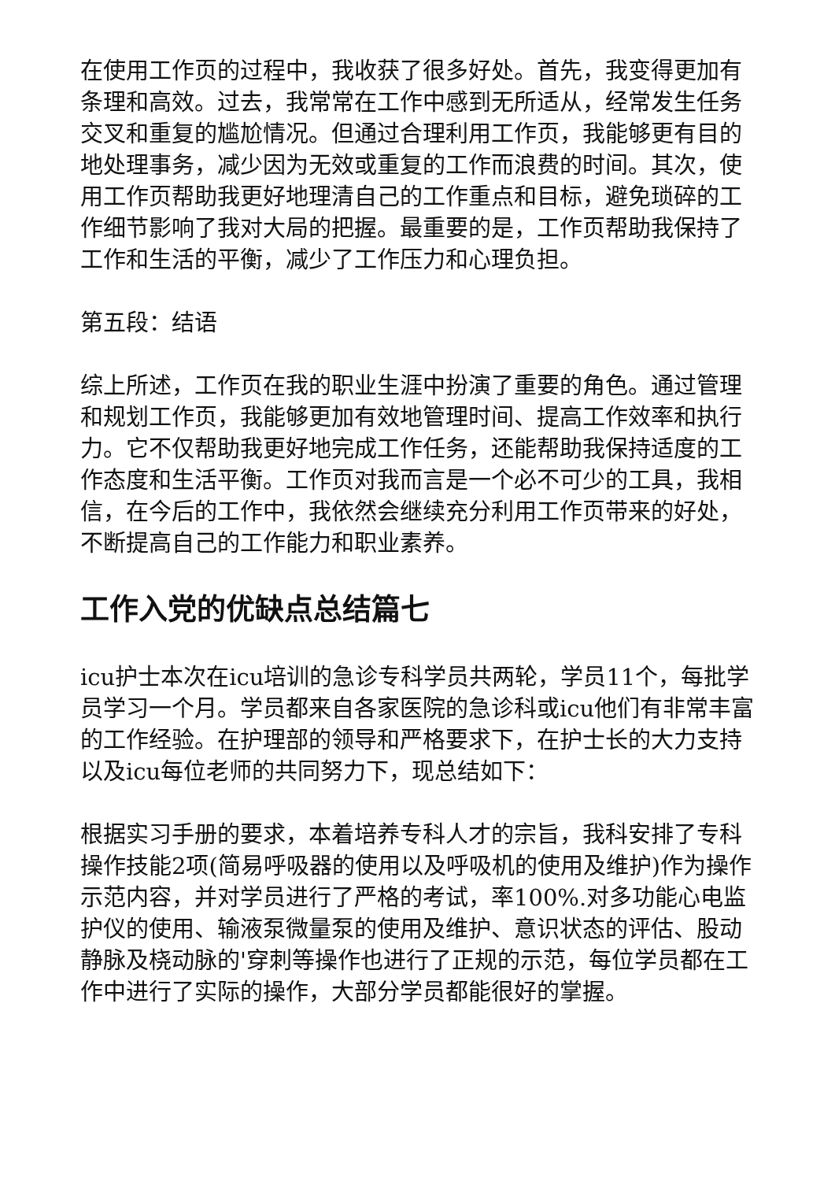在使用工作页的过程中，我收获了很多好处。首先，我变得更加有条理和高效。过去，我常常在工作中感到无所适从，经常发生任务交叉和重复的尴尬情况。但通过合理利用工作页，我能够更有目的地处理事务，减少因为无效或重复的工作而浪费的时间。其次，使用工作页帮助我更好地理清自己的工作重点和目标，避免琐碎的工作细节影响了我对大局的把握。最重要的是，工作页帮助我保持了工作和生活的平衡，减少了工作压力和心理负担。
第五段：结语
综上所述，工作页在我的职业生涯中扮演了重要的角色。通过管理和规划工作页，我能够更加有效地管理时间、提高工作效率和执行力。它不仅帮助我更好地完成工作任务，还能帮助我保持适度的工作态度和生活平衡。工作页对我而言是一个必不可少的工具，我相信，在今后的工作中，我依然会继续充分利用工作页带来的好处，不断提高自己的工作能力和职业素养。
工作入党的优缺点总结篇七
icu护士本次在icu培训的急诊专科学员共两轮，学员11个，每批学员学习一个月。学员都来自各家医院的急诊科或icu他们有非常丰富的工作经验。在护理部的领导和严格要求下，在护士长的大力支持以及icu每位老师的共同努力下，现总结如下：
根据实习手册的要求，本着培养专科人才的宗旨，我科安排了专科操作技能2项(简易呼吸器的使用以及呼吸机的使用及维护)作为操作示范内容，并对学员进行了严格的考试，率100%.对多功能心电监护仪的使用、输液泵微量泵的使用及维护、意识状态的评估、股动静脉及桡动脉的'穿刺等操作也进行了正规的示范，每位学员都在工作中进行了实际的操作，大部分学员都能很好的掌握。